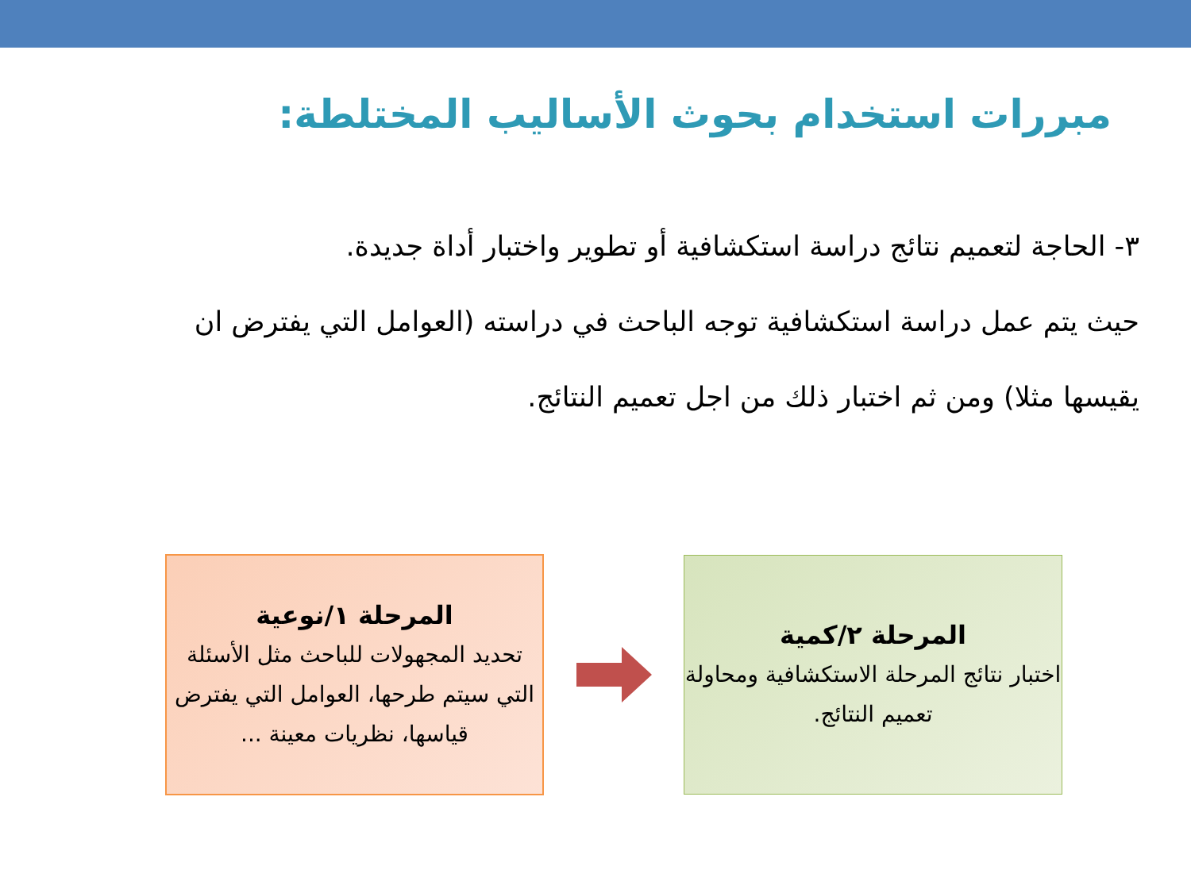مبررات استخدام بحوث الأساليب المختلطة:
٣- الحاجة لتعميم نتائج دراسة استكشافية أو تطوير واختبار أداة جديدة.
حيث يتم عمل دراسة استكشافية توجه الباحث في دراسته (العوامل التي يفترض ان يقيسها مثلا) ومن ثم اختبار ذلك من اجل تعميم النتائج.
المرحلة ٢/كمية
اختبار نتائج المرحلة الاستكشافية ومحاولة تعميم النتائج.
المرحلة ١/نوعية
تحديد المجهولات للباحث مثل الأسئلة التي سيتم طرحها، العوامل التي يفترض قياسها، نظريات معينة ...